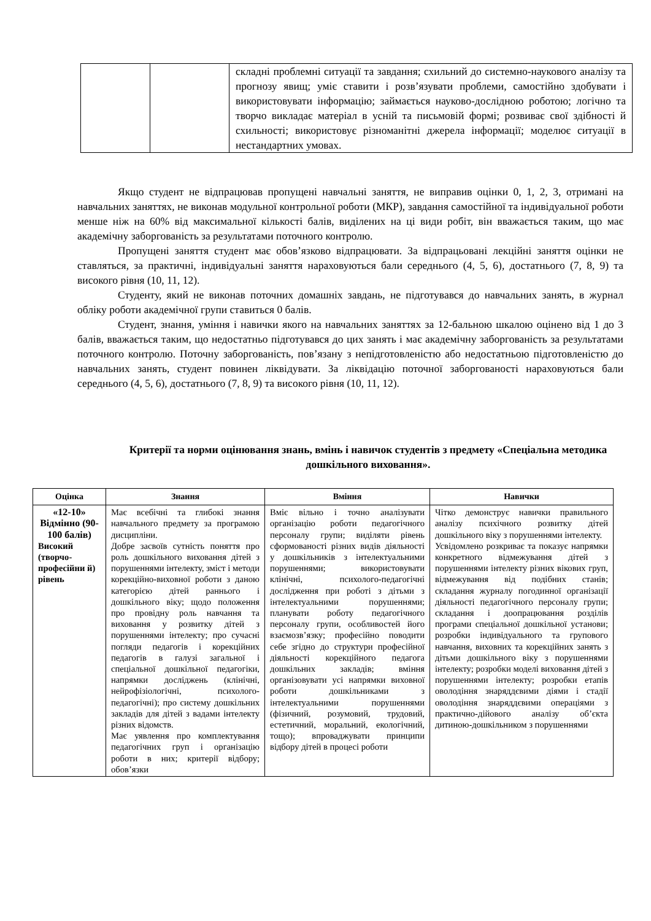| | | складні проблемні ситуації та завдання; схильний до системно-наукового аналізу та прогнозу явищ; уміє ставити і розв’язувати проблеми, самостійно здобувати і використовувати інформацію; займається науково-дослідною роботою; логічно та творчо викладає матеріал в усній та письмовій формі; розвиває свої здібності й схильності; використовує різноманітні джерела інформації; моделює ситуації в нестандартних умовах. |
Якщо студент не відпрацював пропущені навчальні заняття, не виправив оцінки 0, 1, 2, 3, отримані на навчальних заняттях, не виконав модульної контрольної роботи (МКР), завдання самостійної та індивідуальної роботи менше ніж на 60% від максимальної кількості балів, виділених на ці види робіт, він вважається таким, що має академічну заборгованість за результатами поточного контролю.
Пропущені заняття студент має обов’язково відпрацювати. За відпрацьовані лекційні заняття оцінки не ставляться, за практичні, індивідуальні заняття нараховуються бали середнього (4, 5, 6), достатнього (7, 8, 9) та високого рівня (10, 11, 12).
Студенту, який не виконав поточних домашніх завдань, не підготувався до навчальних занять, в журнал обліку роботи академічної групи ставиться 0 балів.
Студент, знання, уміння і навички якого на навчальних заняттях за 12-бальною шкалою оцінено від 1 до 3 балів, вважається таким, що недостатньо підготувався до цих занять і має академічну заборгованість за результатами поточного контролю. Поточну заборгованість, пов’язану з непідготовленістю або недостатньою підготовленістю до навчальних занять, студент повинен ліквідувати. За ліквідацію поточної заборгованості нараховуються бали середнього (4, 5, 6), достатнього (7, 8, 9) та високого рівня (10, 11, 12).
Критерії та норми оцінювання знань, вмінь і навичок студентів з предмету «Спеціальна методика дошкільного виховання».
| Оцінка | Знання | Вміння | Навички |
| --- | --- | --- | --- |
| «12-10» Відмінно (90-100 балів) Високий (творчо-професійни й) рівень | Має всебічні та глибокі знання навчального предмету за програмою дисципліни. Добре засвоїв сутність поняття про роль дошкільного виховання дітей з порушеннями інтелекту, зміст і методи корекційно-виховної роботи з даною категорією дітей раннього і дошкільного віку; щодо положення про провідну роль навчання та виховання у розвитку дітей з порушеннями інтелекту; про сучасні погляди педагогів і корекційних педагогів в галузі загальної і спеціальної дошкільної педагогіки, напрямки досліджень (клінічні, нейрофізіологічні, психолого-педагогічні); про систему дошкільних закладів для дітей з вадами інтелекту різних відомств. Має уявлення про комплектування педагогічних груп і організацію роботи в них; критерії відбору; обов’язки | Вміє вільно і точно аналізувати організацію роботи педагогічного персоналу групи; виділяти рівень сформованості різних видів діяльності у дошкільників з інтелектуальними порушеннями; використовувати клінічні, психолого-педагогічні дослідження при роботі з дітьми з інтелектуальними порушеннями; планувати роботу педагогічного персоналу групи, особливостей його взаємозв’язку; професійно поводити себе згідно до структури професійної діяльності корекційного педагога дошкільних закладів; вміння організовувати усі напрямки виховної роботи дошкільниками з інтелектуальними порушеннями (фізичний, розумовий, трудовий, естетичний, моральний, екологічний, тощо); впроваджувати принципи відбору дітей в процесі роботи | Чітко демонструє навички правильного аналізу психічного розвитку дітей дошкільного віку з порушеннями інтелекту. Усвідомлено розкриває та показує напрямки конкретного відмежування дітей з порушеннями інтелекту різних вікових груп, відмежування від подібних станів; складання журналу погодинної організації діяльності педагогічного персоналу групи; складання і доопрацювання розділів програми спеціальної дошкільної установи; розробки індивідуального та групового навчання, виховних та корекційних занять з дітьми дошкільного віку з порушеннями інтелекту; розробки моделі виховання дітей з порушеннями інтелекту; розробки етапів оволодіння знаряддєвими діями і стадії оволодіння знаряддєвими операціями з практично-дійового аналізу об’єкта дитиною-дошкільником з порушеннями |